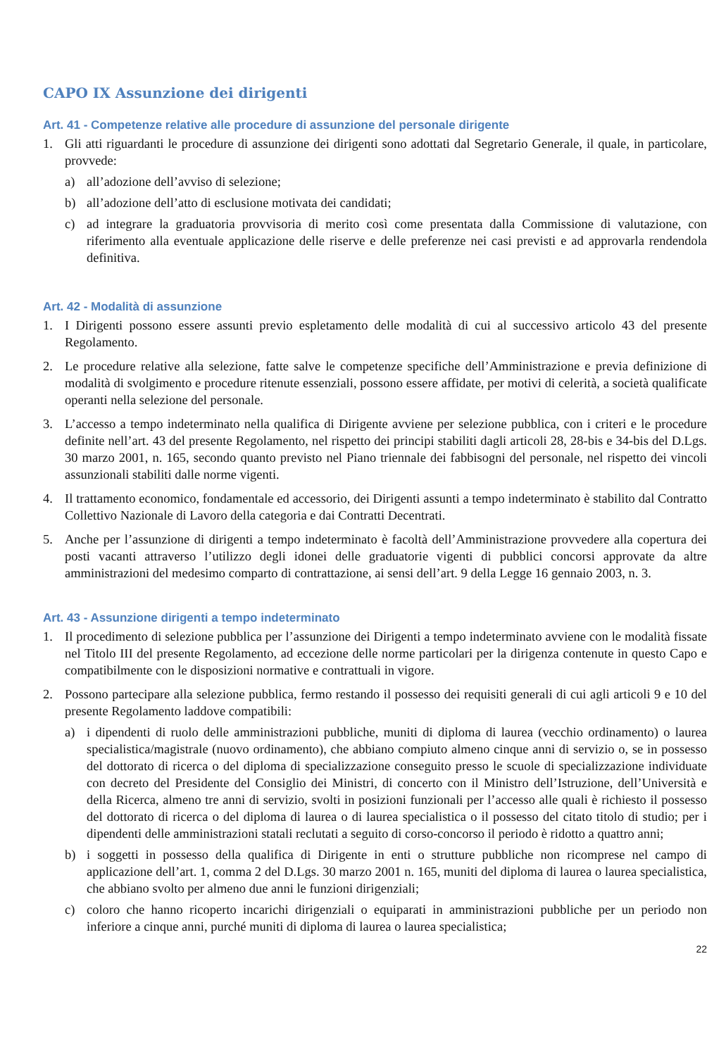CAPO IX Assunzione dei dirigenti
Art. 41 - Competenze relative alle procedure di assunzione del personale dirigente
1. Gli atti riguardanti le procedure di assunzione dei dirigenti sono adottati dal Segretario Generale, il quale, in particolare, provvede:
a) all’adozione dell’avviso di selezione;
b) all’adozione dell’atto di esclusione motivata dei candidati;
c) ad integrare la graduatoria provvisoria di merito così come presentata dalla Commissione di valutazione, con riferimento alla eventuale applicazione delle riserve e delle preferenze nei casi previsti e ad approvarla rendendola definitiva.
Art. 42 - Modalità di assunzione
1. I Dirigenti possono essere assunti previo espletamento delle modalità di cui al successivo articolo 43 del presente Regolamento.
2. Le procedure relative alla selezione, fatte salve le competenze specifiche dell’Amministrazione e previa definizione di modalità di svolgimento e procedure ritenute essenziali, possono essere affidate, per motivi di celerità, a società qualificate operanti nella selezione del personale.
3. L’accesso a tempo indeterminato nella qualifica di Dirigente avviene per selezione pubblica, con i criteri e le procedure definite nell’art. 43 del presente Regolamento, nel rispetto dei principi stabiliti dagli articoli 28, 28-bis e 34-bis del D.Lgs. 30 marzo 2001, n. 165, secondo quanto previsto nel Piano triennale dei fabbisogni del personale, nel rispetto dei vincoli assunzionali stabiliti dalle norme vigenti.
4. Il trattamento economico, fondamentale ed accessorio, dei Dirigenti assunti a tempo indeterminato è stabilito dal Contratto Collettivo Nazionale di Lavoro della categoria e dai Contratti Decentrati.
5. Anche per l’assunzione di dirigenti a tempo indeterminato è facoltà dell’Amministrazione provvedere alla copertura dei posti vacanti attraverso l’utilizzo degli idonei delle graduatorie vigenti di pubblici concorsi approvate da altre amministrazioni del medesimo comparto di contrattazione, ai sensi dell’art. 9 della Legge 16 gennaio 2003, n. 3.
Art. 43 - Assunzione dirigenti a tempo indeterminato
1. Il procedimento di selezione pubblica per l’assunzione dei Dirigenti a tempo indeterminato avviene con le modalità fissate nel Titolo III del presente Regolamento, ad eccezione delle norme particolari per la dirigenza contenute in questo Capo e compatibilmente con le disposizioni normative e contrattuali in vigore.
2. Possono partecipare alla selezione pubblica, fermo restando il possesso dei requisiti generali di cui agli articoli 9 e 10 del presente Regolamento laddove compatibili:
a) i dipendenti di ruolo delle amministrazioni pubbliche, muniti di diploma di laurea (vecchio ordinamento) o laurea specialistica/magistrale (nuovo ordinamento), che abbiano compiuto almeno cinque anni di servizio o, se in possesso del dottorato di ricerca o del diploma di specializzazione conseguito presso le scuole di specializzazione individuate con decreto del Presidente del Consiglio dei Ministri, di concerto con il Ministro dell’Istruzione, dell’Università e della Ricerca, almeno tre anni di servizio, svolti in posizioni funzionali per l’accesso alle quali è richiesto il possesso del dottorato di ricerca o del diploma di laurea o di laurea specialistica o il possesso del citato titolo di studio; per i dipendenti delle amministrazioni statali reclutati a seguito di corso-concorso il periodo è ridotto a quattro anni;
b) i soggetti in possesso della qualifica di Dirigente in enti o strutture pubbliche non ricomprese nel campo di applicazione dell’art. 1, comma 2 del D.Lgs. 30 marzo 2001 n. 165, muniti del diploma di laurea o laurea specialistica, che abbiano svolto per almeno due anni le funzioni dirigenziali;
c) coloro che hanno ricoperto incarichi dirigenziali o equiparati in amministrazioni pubbliche per un periodo non inferiore a cinque anni, purché muniti di diploma di laurea o laurea specialistica;
22